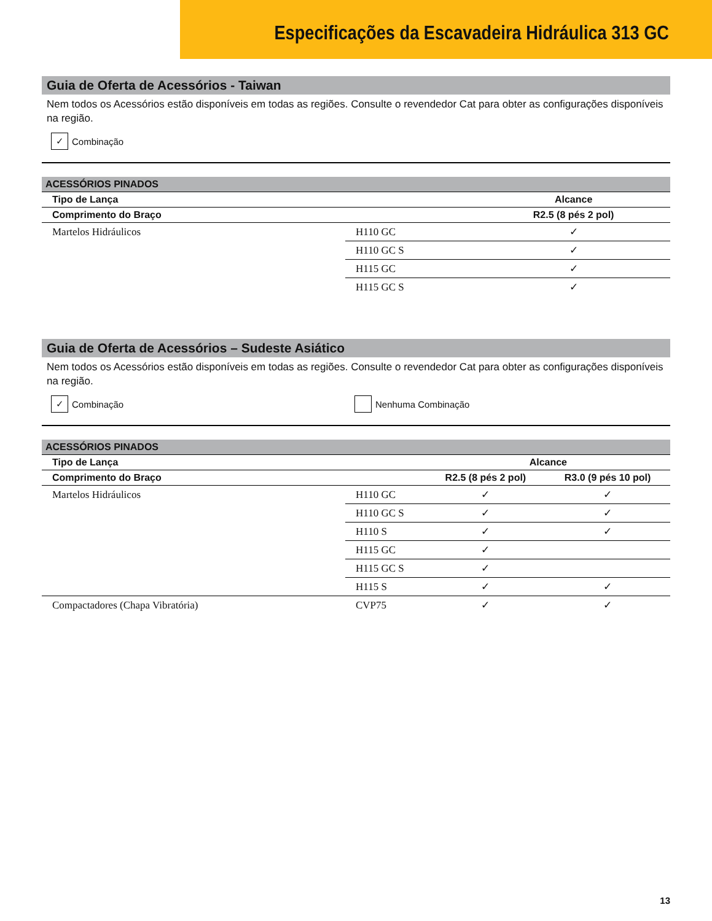Especificações da Escavadeira Hidráulica 313 GC
Guia de Oferta de Acessórios - Taiwan
Nem todos os Acessórios estão disponíveis em todas as regiões. Consulte o revendedor Cat para obter as configurações disponíveis na região.
✓
Combinação
| ACESSÓRIOS PINADOS | | |
| --- | --- | --- |
| Tipo de Lança | | Alcance |
| Comprimento do Braço | | R2.5 (8 pés 2 pol) |
| Martelos Hidráulicos | H110 GC | ✓ |
| | H110 GC S | ✓ |
| | H115 GC | ✓ |
| | H115 GC S | ✓ |
Guia de Oferta de Acessórios – Sudeste Asiático
Nem todos os Acessórios estão disponíveis em todas as regiões. Consulte o revendedor Cat para obter as configurações disponíveis na região.
✓
Combinação
Nenhuma Combinação
| ACESSÓRIOS PINADOS | | | |
| --- | --- | --- | --- |
| Tipo de Lança | | Alcance | |
| Comprimento do Braço | | R2.5 (8 pés 2 pol) | R3.0 (9 pés 10 pol) |
| Martelos Hidráulicos | H110 GC | ✓ | ✓ |
| | H110 GC S | ✓ | ✓ |
| | H110 S | ✓ | ✓ |
| | H115 GC | ✓ | |
| | H115 GC S | ✓ | |
| | H115 S | ✓ | ✓ |
| Compactadores (Chapa Vibratória) | CVP75 | ✓ | ✓ |
13